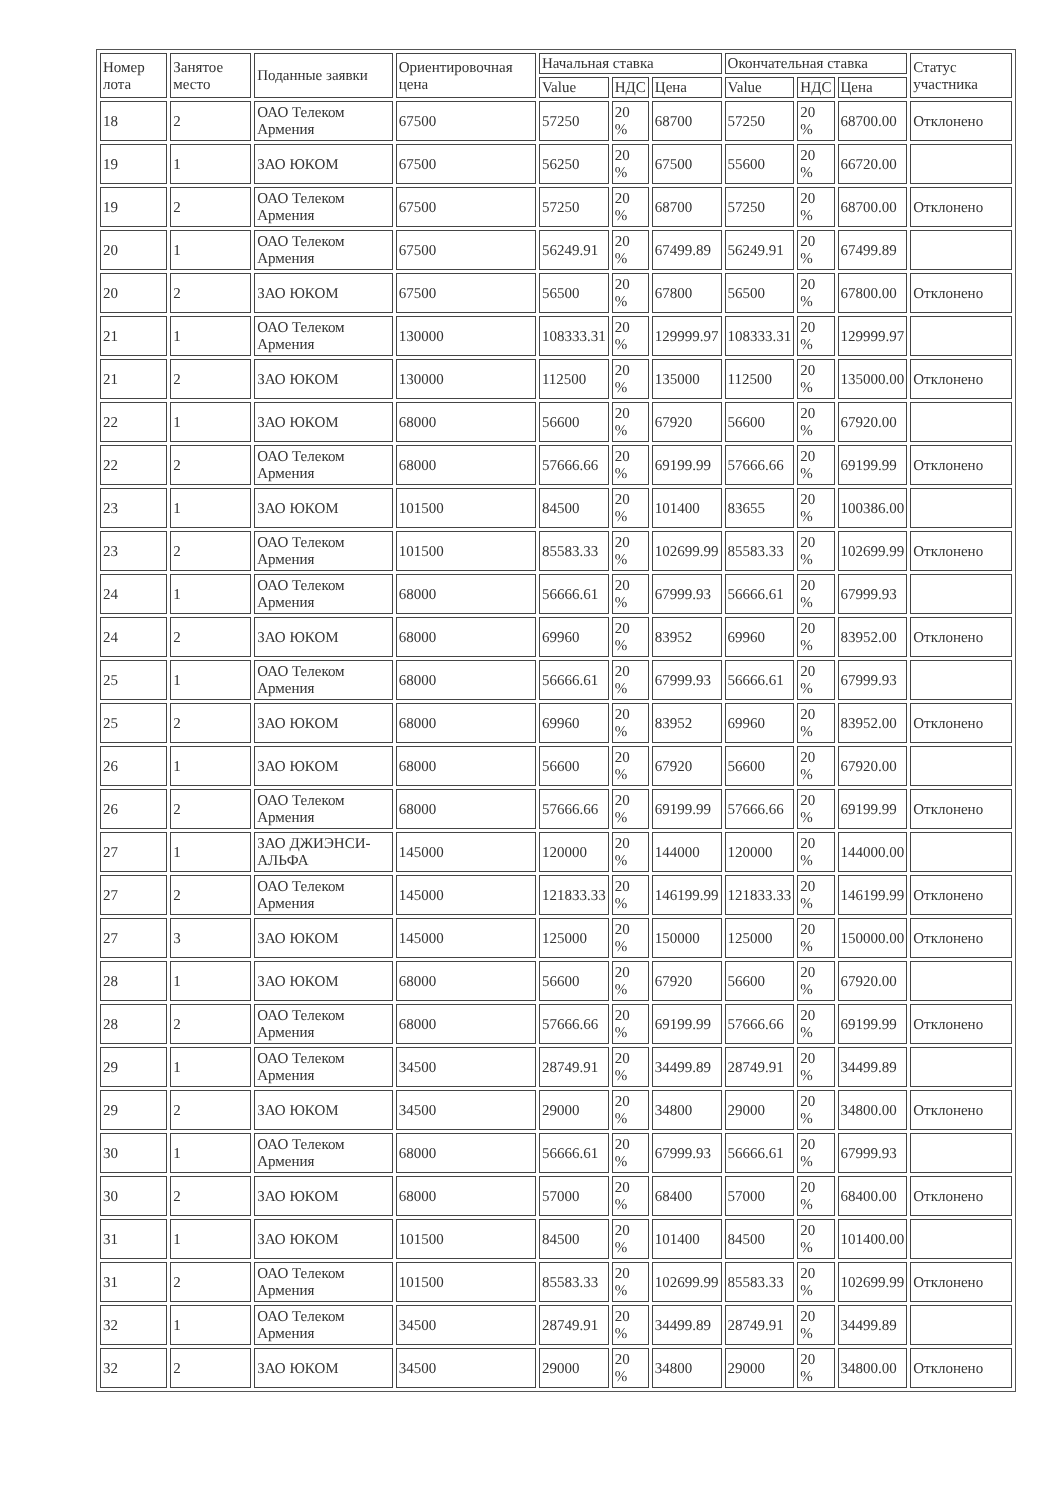| Номер лота | Занятое место | Поданные заявки | Ориентировочная цена | Начальная ставка | | | Окончательная ставка | | | Статус участника |
| --- | --- | --- | --- | --- | --- | --- | --- | --- | --- | --- |
| | | | | Value | НДС | Цена | Value | НДС | Цена | |
| 18 | 2 | ОАО Телеком Армения | 67500 | 57250 | 20 % | 68700 | 57250 | 20 % | 68700.00 | Отклонено |
| 19 | 1 | ЗАО ЮКОМ | 67500 | 56250 | 20 % | 67500 | 55600 | 20 % | 66720.00 | |
| 19 | 2 | ОАО Телеком Армения | 67500 | 57250 | 20 % | 68700 | 57250 | 20 % | 68700.00 | Отклонено |
| 20 | 1 | ОАО Телеком Армения | 67500 | 56249.91 | 20 % | 67499.89 | 56249.91 | 20 % | 67499.89 | |
| 20 | 2 | ЗАО ЮКОМ | 67500 | 56500 | 20 % | 67800 | 56500 | 20 % | 67800.00 | Отклонено |
| 21 | 1 | ОАО Телеком Армения | 130000 | 108333.31 | 20 % | 129999.97 | 108333.31 | 20 % | 129999.97 | |
| 21 | 2 | ЗАО ЮКОМ | 130000 | 112500 | 20 % | 135000 | 112500 | 20 % | 135000.00 | Отклонено |
| 22 | 1 | ЗАО ЮКОМ | 68000 | 56600 | 20 % | 67920 | 56600 | 20 % | 67920.00 | |
| 22 | 2 | ОАО Телеком Армения | 68000 | 57666.66 | 20 % | 69199.99 | 57666.66 | 20 % | 69199.99 | Отклонено |
| 23 | 1 | ЗАО ЮКОМ | 101500 | 84500 | 20 % | 101400 | 83655 | 20 % | 100386.00 | |
| 23 | 2 | ОАО Телеком Армения | 101500 | 85583.33 | 20 % | 102699.99 | 85583.33 | 20 % | 102699.99 | Отклонено |
| 24 | 1 | ОАО Телеком Армения | 68000 | 56666.61 | 20 % | 67999.93 | 56666.61 | 20 % | 67999.93 | |
| 24 | 2 | ЗАО ЮКОМ | 68000 | 69960 | 20 % | 83952 | 69960 | 20 % | 83952.00 | Отклонено |
| 25 | 1 | ОАО Телеком Армения | 68000 | 56666.61 | 20 % | 67999.93 | 56666.61 | 20 % | 67999.93 | |
| 25 | 2 | ЗАО ЮКОМ | 68000 | 69960 | 20 % | 83952 | 69960 | 20 % | 83952.00 | Отклонено |
| 26 | 1 | ЗАО ЮКОМ | 68000 | 56600 | 20 % | 67920 | 56600 | 20 % | 67920.00 | |
| 26 | 2 | ОАО Телеком Армения | 68000 | 57666.66 | 20 % | 69199.99 | 57666.66 | 20 % | 69199.99 | Отклонено |
| 27 | 1 | ЗАО ДЖИЭНСИ-АЛЬФА | 145000 | 120000 | 20 % | 144000 | 120000 | 20 % | 144000.00 | |
| 27 | 2 | ОАО Телеком Армения | 145000 | 121833.33 | 20 % | 146199.99 | 121833.33 | 20 % | 146199.99 | Отклонено |
| 27 | 3 | ЗАО ЮКОМ | 145000 | 125000 | 20 % | 150000 | 125000 | 20 % | 150000.00 | Отклонено |
| 28 | 1 | ЗАО ЮКОМ | 68000 | 56600 | 20 % | 67920 | 56600 | 20 % | 67920.00 | |
| 28 | 2 | ОАО Телеком Армения | 68000 | 57666.66 | 20 % | 69199.99 | 57666.66 | 20 % | 69199.99 | Отклонено |
| 29 | 1 | ОАО Телеком Армения | 34500 | 28749.91 | 20 % | 34499.89 | 28749.91 | 20 % | 34499.89 | |
| 29 | 2 | ЗАО ЮКОМ | 34500 | 29000 | 20 % | 34800 | 29000 | 20 % | 34800.00 | Отклонено |
| 30 | 1 | ОАО Телеком Армения | 68000 | 56666.61 | 20 % | 67999.93 | 56666.61 | 20 % | 67999.93 | |
| 30 | 2 | ЗАО ЮКОМ | 68000 | 57000 | 20 % | 68400 | 57000 | 20 % | 68400.00 | Отклонено |
| 31 | 1 | ЗАО ЮКОМ | 101500 | 84500 | 20 % | 101400 | 84500 | 20 % | 101400.00 | |
| 31 | 2 | ОАО Телеком Армения | 101500 | 85583.33 | 20 % | 102699.99 | 85583.33 | 20 % | 102699.99 | Отклонено |
| 32 | 1 | ОАО Телеком Армения | 34500 | 28749.91 | 20 % | 34499.89 | 28749.91 | 20 % | 34499.89 | |
| 32 | 2 | ЗАО ЮКОМ | 34500 | 29000 | 20 % | 34800 | 29000 | 20 % | 34800.00 | Отклонено |